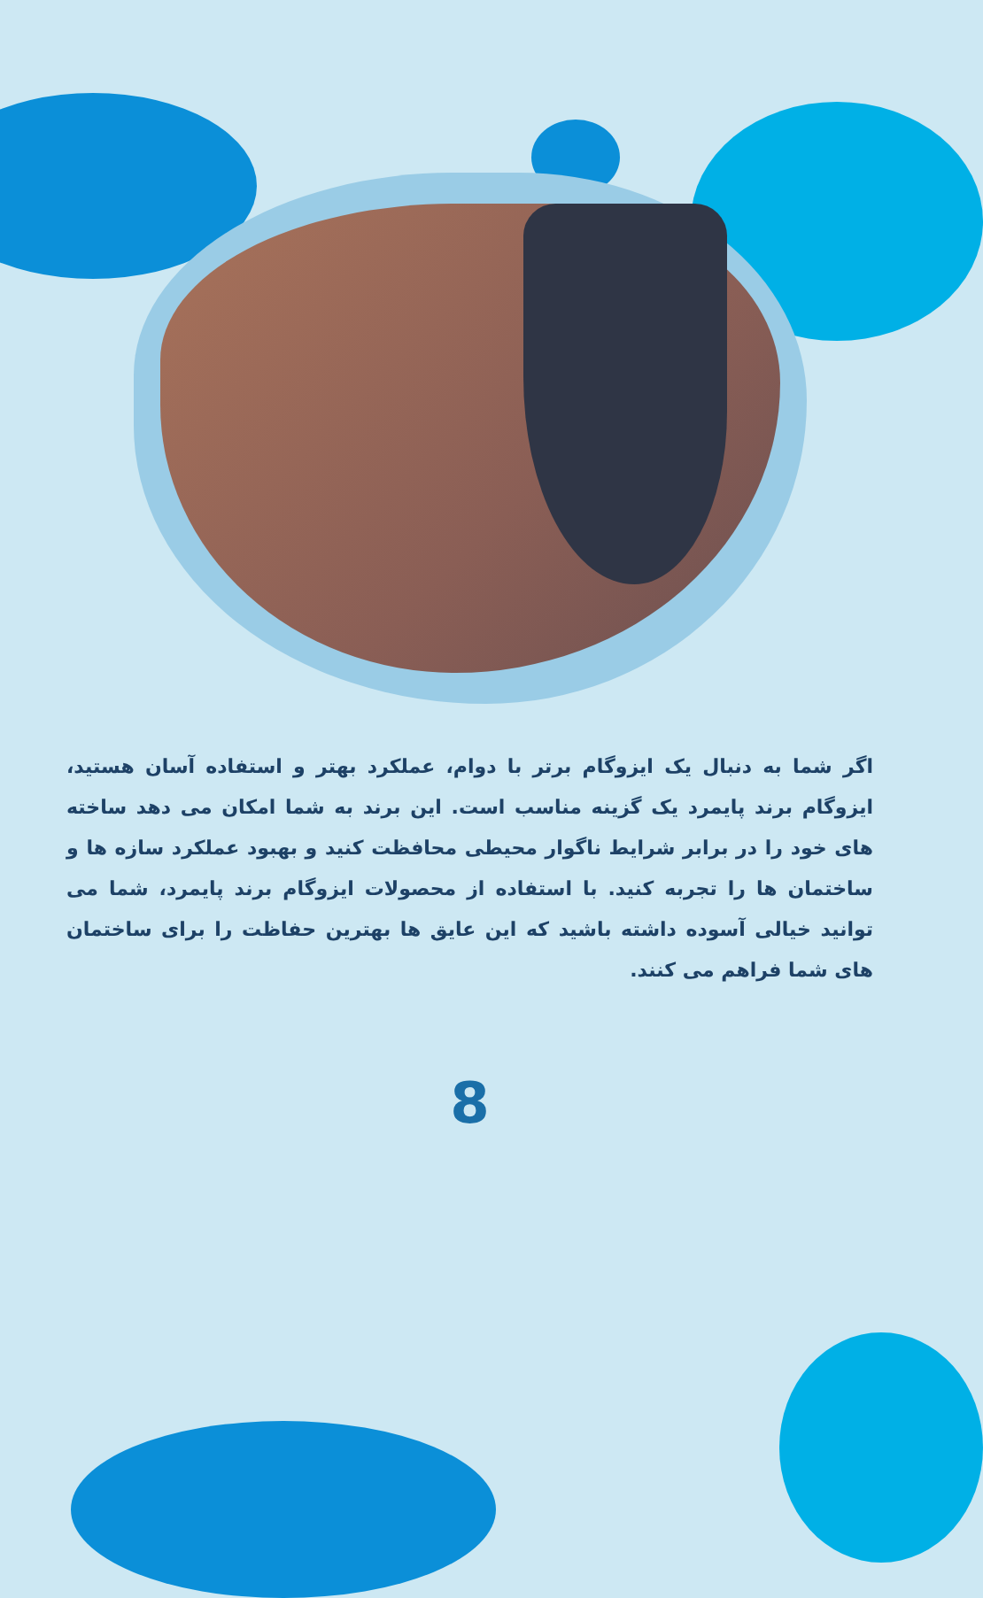اگر شما به دنبال یک ایزوگام برتر با دوام، عملکرد بهتر و استفاده آسان هستید، ایزوگام برند پایمرد یک گزینه مناسب است. این برند به شما امکان می دهد ساخته های خود را در برابر شرایط ناگوار محیطی محافظت کنید و بهبود عملکرد سازه ها و ساختمان ها را تجربه کنید. با استفاده از محصولات ایزوگام برند پایمرد، شما می توانید خیالی آسوده داشته باشید که این عایق ها بهترین حفاظت را برای ساختمان های شما فراهم می کنند.
8